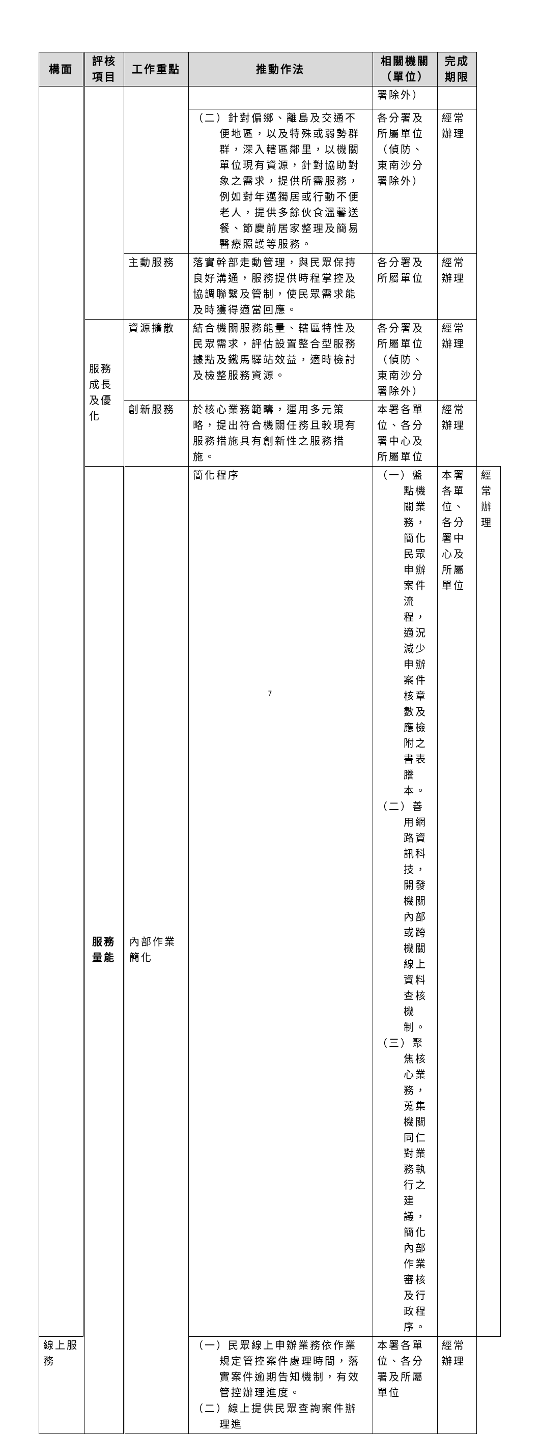| 構面 | 評核 項目 | 工作重點 | 推動作法 | 相關機關 （單位） | 完成 期限 | |
| --- | --- | --- | --- | --- | --- | --- |
| | | | | 署除外） | | |
| | | | （二）針對偏鄉、離島及交通不便地區，以及特殊或弱勢群群，深入轄區鄰里，以機關單位現有資源，針對協助對象之需求，提供所需服務，例如對年邁獨居或行動不便老人，提供多餘伙食溫馨送餐、節慶前居家整理及簡易醫療照護等服務。 | 各分署及所屬單位（偵防、東南沙分署除外） | 經常辦理 | |
| | | 主動服務 | 落實幹部走動管理，與民眾保持良好溝通，服務提供時程掌控及協調聯繫及管制，使民眾需求能及時獲得適當回應。 | 各分署及所屬單位 | 經常辦理 | |
| | 服務成長及優化 | 資源擴散 | 結合機關服務能量、轄區特性及民眾需求，評估設置整合型服務據點及鐵馬驛站效益，適時檢討及檢整服務資源。 | 各分署及所屬單位（偵防、東南沙分署除外） | 經常辦理 | |
| | | 創新服務 | 於核心業務範疇，運用多元策略，提出符合機關任務且較現有服務措施具有創新性之服務措施。 | 本署各單位、各分署中心及所屬單位 | 經常辦理 | |
| | 服務量能 | 內部作業簡化 | 簡化程序 | （一）盤點機關業務，簡化民眾申辦案件流程，適況減少申辦案件核章數及應檢附之書表謄本。 （二）善用網路資訊科技，開發機關內部或跨機關線上資料查核機制。 （三）聚焦核心業務，蒐集機關同仁對業務執行之建議，簡化內部作業審核及行政程序。 | 本署各單位、各分署中心及所屬單位 | 經常辦理 |
| 線上服務 | | | （一）民眾線上申辦業務依作業規定管控案件處理時間，落實案件逾期告知機制，有效管控辦理進度。 （二）線上提供民眾查詢案件辦理進 | 本署各單位、各分署及所屬單位 | 經常辦理 | |
7